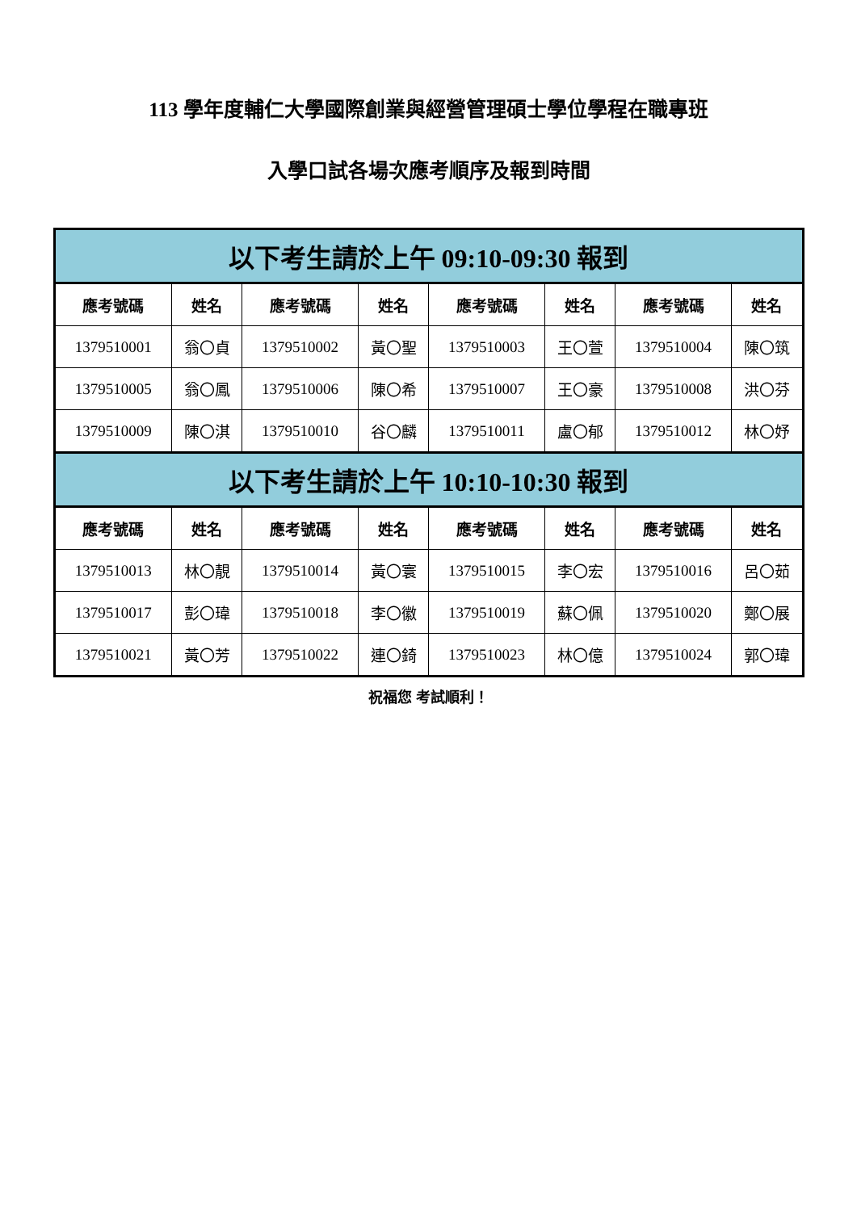113 學年度輔仁大學國際創業與經營管理碩士學位學程在職專班
入學口試各場次應考順序及報到時間
| 以下考生請於上午 09:10-09:30 報到 | | | | | | | |
| 應考號碼 | 姓名 | 應考號碼 | 姓名 | 應考號碼 | 姓名 | 應考號碼 | 姓名 |
| 1379510001 | 翁〇貞 | 1379510002 | 黃〇聖 | 1379510003 | 王〇萱 | 1379510004 | 陳〇筑 |
| 1379510005 | 翁〇鳳 | 1379510006 | 陳〇希 | 1379510007 | 王〇豪 | 1379510008 | 洪〇芬 |
| 1379510009 | 陳〇淇 | 1379510010 | 谷〇麟 | 1379510011 | 盧〇郁 | 1379510012 | 林〇妤 |
| 以下考生請於上午 10:10-10:30 報到 | | | | | | | |
| 應考號碼 | 姓名 | 應考號碼 | 姓名 | 應考號碼 | 姓名 | 應考號碼 | 姓名 |
| 1379510013 | 林〇靚 | 1379510014 | 黃〇寰 | 1379510015 | 李〇宏 | 1379510016 | 呂〇茹 |
| 1379510017 | 彭〇瑋 | 1379510018 | 李〇徽 | 1379510019 | 蘇〇佩 | 1379510020 | 鄭〇展 |
| 1379510021 | 黃〇芳 | 1379510022 | 連〇錡 | 1379510023 | 林〇億 | 1379510024 | 郭〇瑋 |
祝福您 考試順利！